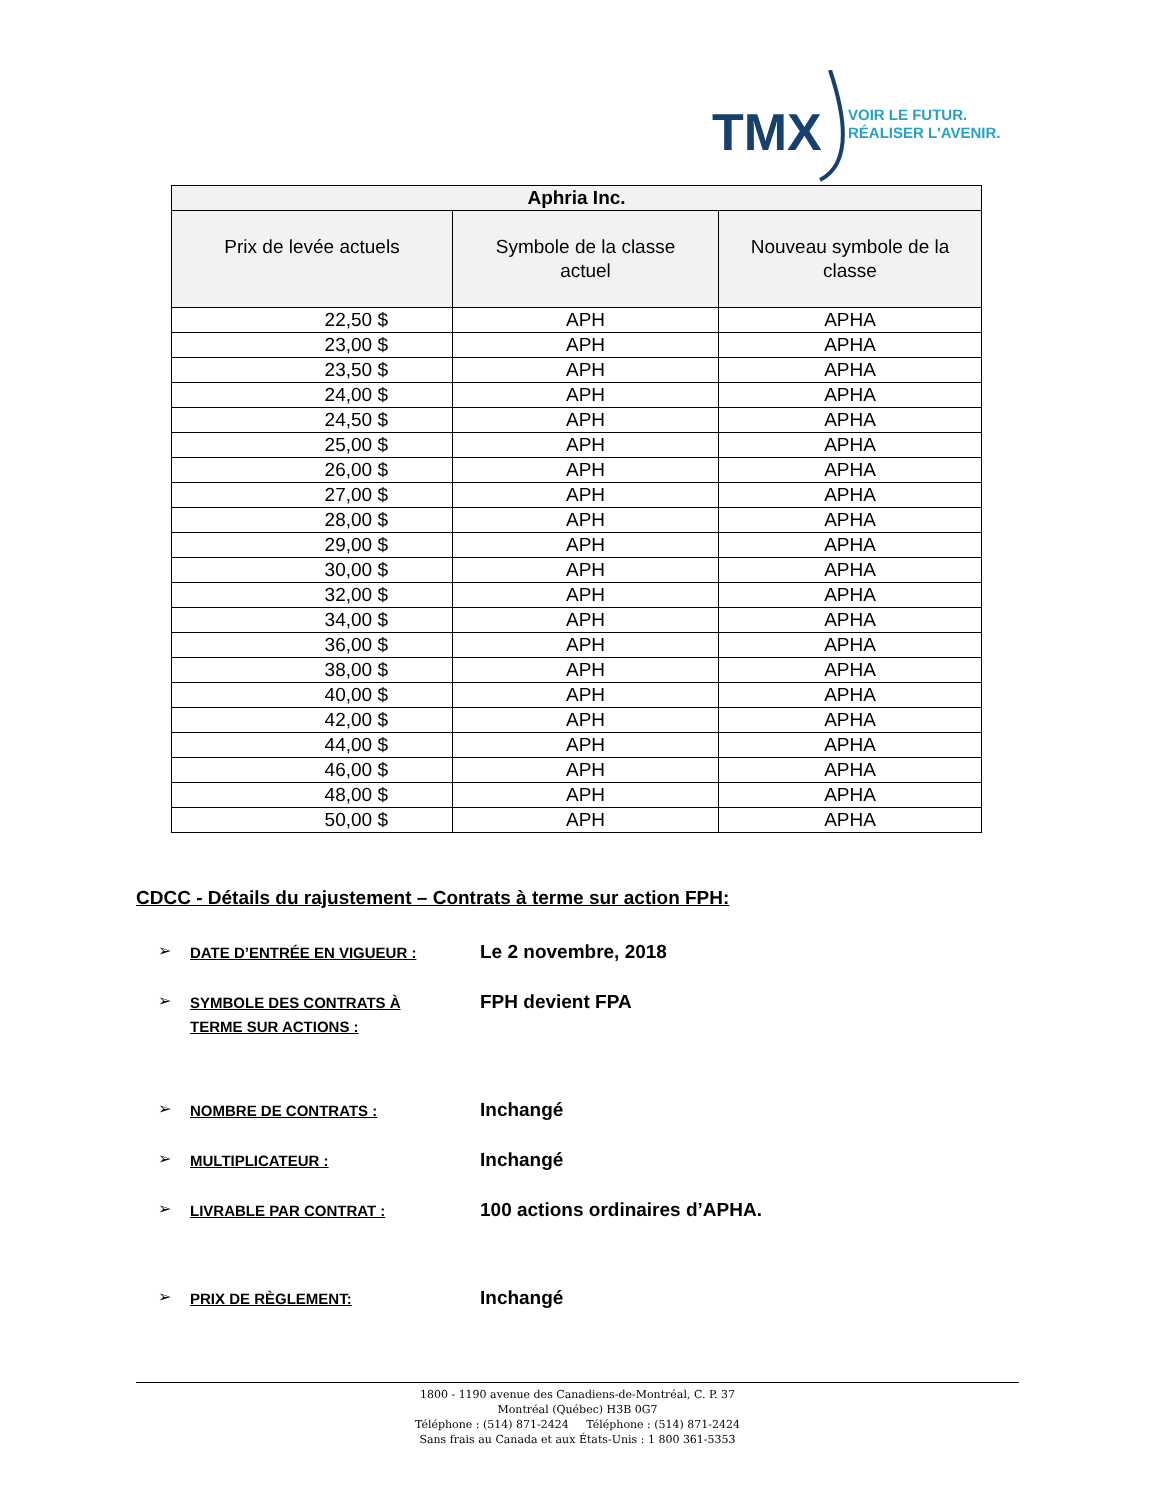TMX
VOIR LE FUTUR.
RÉALISER L'AVENIR.
| Aphria Inc. | | |
| --- | --- | --- |
| Prix de levée actuels | Symbole de la classe actuel | Nouveau symbole de la classe |
| 22,50 $ | APH | APHA |
| 23,00 $ | APH | APHA |
| 23,50 $ | APH | APHA |
| 24,00 $ | APH | APHA |
| 24,50 $ | APH | APHA |
| 25,00 $ | APH | APHA |
| 26,00 $ | APH | APHA |
| 27,00 $ | APH | APHA |
| 28,00 $ | APH | APHA |
| 29,00 $ | APH | APHA |
| 30,00 $ | APH | APHA |
| 32,00 $ | APH | APHA |
| 34,00 $ | APH | APHA |
| 36,00 $ | APH | APHA |
| 38,00 $ | APH | APHA |
| 40,00 $ | APH | APHA |
| 42,00 $ | APH | APHA |
| 44,00 $ | APH | APHA |
| 46,00 $ | APH | APHA |
| 48,00 $ | APH | APHA |
| 50,00 $ | APH | APHA |
CDCC - Détails du rajustement – Contrats à terme sur action FPH:
➢ DATE D’ENTRÉE EN VIGUEUR : Le 2 novembre, 2018
➢ SYMBOLE DES CONTRATS À
TERME SUR ACTIONS : FPH devient FPA
➢ NOMBRE DE CONTRATS : Inchangé
➢ MULTIPLICATEUR : Inchangé
➢ LIVRABLE PAR CONTRAT : 100 actions ordinaires d’APHA.
➢ PRIX DE RÈGLEMENT: Inchangé
1800 - 1190 avenue des Canadiens-de-Montréal, C. P. 37
Montréal (Québec) H3B 0G7
Téléphone : (514) 871-2424 Téléphone : (514) 871-2424
Sans frais au Canada et aux États-Unis : 1 800 361-5353